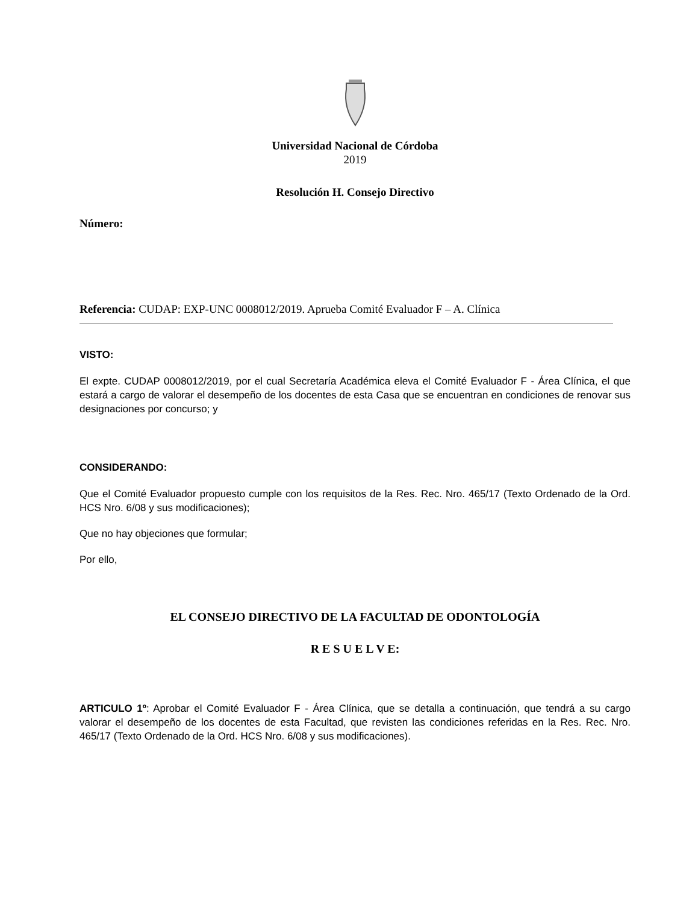Universidad Nacional de Córdoba
2019
Resolución H. Consejo Directivo
Número:
Referencia: CUDAP: EXP-UNC 0008012/2019. Aprueba Comité Evaluador F – A. Clínica
VISTO:
El expte. CUDAP 0008012/2019, por el cual Secretaría Académica eleva el Comité Evaluador F - Área Clínica, el que estará a cargo de valorar el desempeño de los docentes de esta Casa que se encuentran en condiciones de renovar sus designaciones por concurso; y
CONSIDERANDO:
Que el Comité Evaluador propuesto cumple con los requisitos de la Res. Rec. Nro. 465/17 (Texto Ordenado de la Ord. HCS Nro. 6/08 y sus modificaciones);
Que no hay objeciones que formular;
Por ello,
EL CONSEJO DIRECTIVO DE LA FACULTAD DE ODONTOLOGÍA
R E S U E L V E:
ARTICULO 1º: Aprobar el Comité Evaluador F - Área Clínica, que se detalla a continuación, que tendrá a su cargo valorar el desempeño de los docentes de esta Facultad, que revisten las condiciones referidas en la Res. Rec. Nro. 465/17 (Texto Ordenado de la Ord. HCS Nro. 6/08 y sus modificaciones).